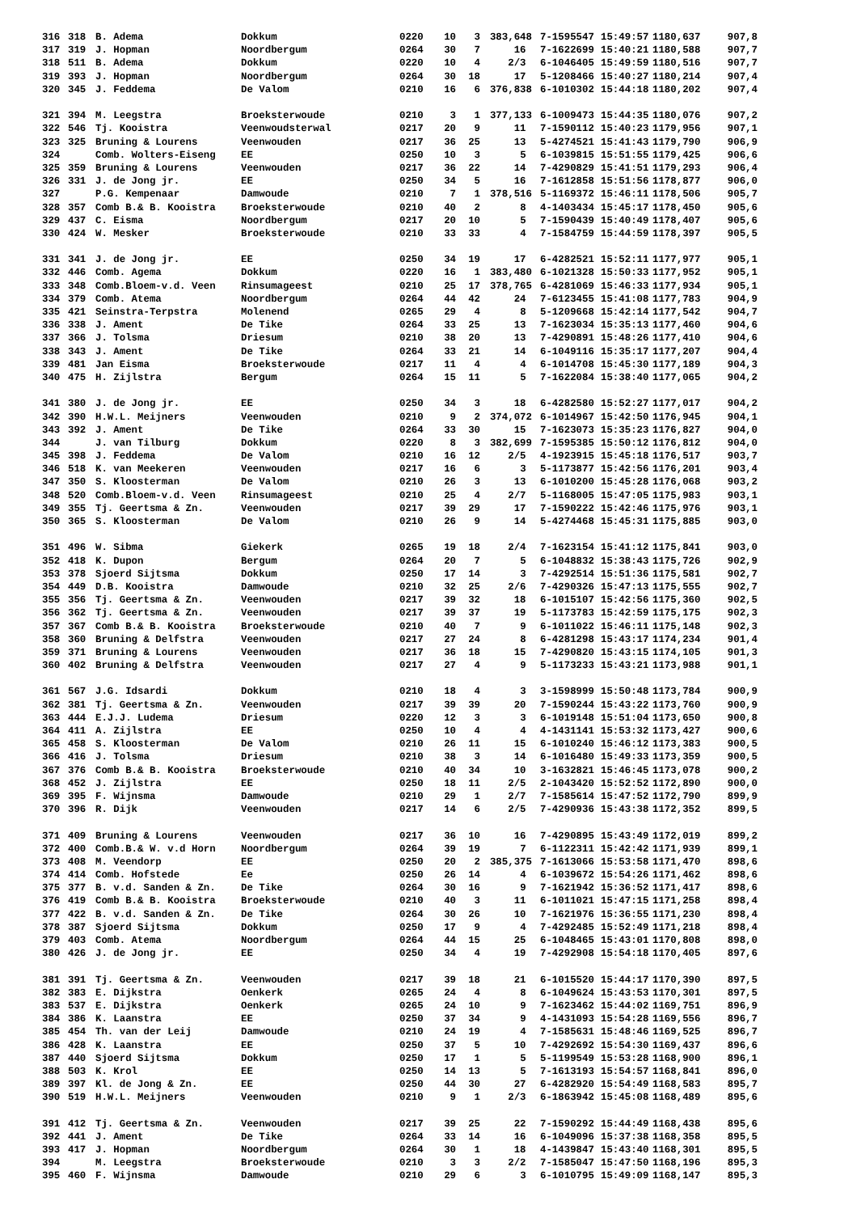| 316 | 318 | B. Adema | Dokkum | 0220 | 10 | 3 | 383,648 | | 7-1595547 | 15:49:57 | 1180,637 | 907,8 |
| 317 | 319 | J. Hopman | Noordbergum | 0264 | 30 | 7 | 16 | | 7-1622699 | 15:40:21 | 1180,588 | 907,7 |
| 318 | 511 | B. Adema | Dokkum | 0220 | 10 | 4 | 2/3 | | 6-1046405 | 15:49:59 | 1180,516 | 907,7 |
| 319 | 393 | J. Hopman | Noordbergum | 0264 | 30 | 18 | 17 | | 5-1208466 | 15:40:27 | 1180,214 | 907,4 |
| 320 | 345 | J. Feddema | De Valom | 0210 | 16 | 6 | 376,838 | | 6-1010302 | 15:44:18 | 1180,202 | 907,4 |
| 321 | 394 | M. Leegstra | Broeksterwoude | 0210 | 3 | 1 | 377,133 | | 6-1009473 | 15:44:35 | 1180,076 | 907,2 |
| 322 | 546 | Tj. Kooistra | Veenwoudsterwal | 0217 | 20 | 9 | 11 | | 7-1590112 | 15:40:23 | 1179,956 | 907,1 |
| 323 | 325 | Bruning & Lourens | Veenwouden | 0217 | 36 | 25 | 13 | | 5-4274521 | 15:41:43 | 1179,790 | 906,9 |
| 324 | | Comb. Wolters-Eiseng | EE | 0250 | 10 | 3 | 5 | | 6-1039815 | 15:51:55 | 1179,425 | 906,6 |
| 325 | 359 | Bruning & Lourens | Veenwouden | 0217 | 36 | 22 | 14 | | 7-4290829 | 15:41:51 | 1179,293 | 906,4 |
| 326 | 331 | J. de Jong jr. | EE | 0250 | 34 | 5 | 16 | | 7-1612858 | 15:51:56 | 1178,877 | 906,0 |
| 327 | | P.G. Kempenaar | Damwoude | 0210 | 7 | 1 | 378,516 | | 5-1169372 | 15:46:11 | 1178,506 | 905,7 |
| 328 | 357 | Comb B.& B. Kooistra | Broeksterwoude | 0210 | 40 | 2 | 8 | | 4-1403434 | 15:45:17 | 1178,450 | 905,6 |
| 329 | 437 | C. Eisma | Noordbergum | 0217 | 20 | 10 | 5 | | 7-1590439 | 15:40:49 | 1178,407 | 905,6 |
| 330 | 424 | W. Mesker | Broeksterwoude | 0210 | 33 | 33 | 4 | | 7-1584759 | 15:44:59 | 1178,397 | 905,5 |
| 331 | 341 | J. de Jong jr. | EE | 0250 | 34 | 19 | 17 | | 6-4282521 | 15:52:11 | 1177,977 | 905,1 |
| 332 | 446 | Comb. Agema | Dokkum | 0220 | 16 | 1 | 383,480 | | 6-1021328 | 15:50:33 | 1177,952 | 905,1 |
| 333 | 348 | Comb.Bloem-v.d. Veen | Rinsumageest | 0210 | 25 | 17 | 378,765 | | 6-4281069 | 15:46:33 | 1177,934 | 905,1 |
| 334 | 379 | Comb. Atema | Noordbergum | 0264 | 44 | 42 | 24 | | 7-6123455 | 15:41:08 | 1177,783 | 904,9 |
| 335 | 421 | Seinstra-Terpstra | Molenend | 0265 | 29 | 4 | 8 | | 5-1209668 | 15:42:14 | 1177,542 | 904,7 |
| 336 | 338 | J. Ament | De Tike | 0264 | 33 | 25 | 13 | | 7-1623034 | 15:35:13 | 1177,460 | 904,6 |
| 337 | 366 | J. Tolsma | Driesum | 0210 | 38 | 20 | 13 | | 7-4290891 | 15:48:26 | 1177,410 | 904,6 |
| 338 | 343 | J. Ament | De Tike | 0264 | 33 | 21 | 14 | | 6-1049116 | 15:35:17 | 1177,207 | 904,4 |
| 339 | 481 | Jan Eisma | Broeksterwoude | 0217 | 11 | 4 | 4 | | 6-1014708 | 15:45:30 | 1177,189 | 904,3 |
| 340 | 475 | H. Zijlstra | Bergum | 0264 | 15 | 11 | 5 | | 7-1622084 | 15:38:40 | 1177,065 | 904,2 |
| 341 | 380 | J. de Jong jr. | EE | 0250 | 34 | 3 | 18 | | 6-4282580 | 15:52:27 | 1177,017 | 904,2 |
| 342 | 390 | H.W.L. Meijners | Veenwouden | 0210 | 9 | 2 | 374,072 | | 6-1014967 | 15:42:50 | 1176,945 | 904,1 |
| 343 | 392 | J. Ament | De Tike | 0264 | 33 | 30 | 15 | | 7-1623073 | 15:35:23 | 1176,827 | 904,0 |
| 344 | | J. van Tilburg | Dokkum | 0220 | 8 | 3 | 382,699 | | 7-1595385 | 15:50:12 | 1176,812 | 904,0 |
| 345 | 398 | J. Feddema | De Valom | 0210 | 16 | 12 | 2/5 | | 4-1923915 | 15:45:18 | 1176,517 | 903,7 |
| 346 | 518 | K. van Meekeren | Veenwouden | 0217 | 16 | 6 | 3 | | 5-1173877 | 15:42:56 | 1176,201 | 903,4 |
| 347 | 350 | S. Kloosterman | De Valom | 0210 | 26 | 3 | 13 | | 6-1010200 | 15:45:28 | 1176,068 | 903,2 |
| 348 | 520 | Comb.Bloem-v.d. Veen | Rinsumageest | 0210 | 25 | 4 | 2/7 | | 5-1168005 | 15:47:05 | 1175,983 | 903,1 |
| 349 | 355 | Tj. Geertsma & Zn. | Veenwouden | 0217 | 39 | 29 | 17 | | 7-1590222 | 15:42:46 | 1175,976 | 903,1 |
| 350 | 365 | S. Kloosterman | De Valom | 0210 | 26 | 9 | 14 | | 5-4274468 | 15:45:31 | 1175,885 | 903,0 |
| 351 | 496 | W. Sibma | Giekerk | 0265 | 19 | 18 | 2/4 | | 7-1623154 | 15:41:12 | 1175,841 | 903,0 |
| 352 | 418 | K. Dupon | Bergum | 0264 | 20 | 7 | 5 | | 6-1048832 | 15:38:43 | 1175,726 | 902,9 |
| 353 | 378 | Sjoerd Sijtsma | Dokkum | 0250 | 17 | 14 | 3 | | 7-4292514 | 15:51:36 | 1175,581 | 902,7 |
| 354 | 449 | D.B. Kooistra | Damwoude | 0210 | 32 | 25 | 2/6 | | 7-4290326 | 15:47:13 | 1175,555 | 902,7 |
| 355 | 356 | Tj. Geertsma & Zn. | Veenwouden | 0217 | 39 | 32 | 18 | | 6-1015107 | 15:42:56 | 1175,360 | 902,5 |
| 356 | 362 | Tj. Geertsma & Zn. | Veenwouden | 0217 | 39 | 37 | 19 | | 5-1173783 | 15:42:59 | 1175,175 | 902,3 |
| 357 | 367 | Comb B.& B. Kooistra | Broeksterwoude | 0210 | 40 | 7 | 9 | | 6-1011022 | 15:46:11 | 1175,148 | 902,3 |
| 358 | 360 | Bruning & Delfstra | Veenwouden | 0217 | 27 | 24 | 8 | | 6-4281298 | 15:43:17 | 1174,234 | 901,4 |
| 359 | 371 | Bruning & Lourens | Veenwouden | 0217 | 36 | 18 | 15 | | 7-4290820 | 15:43:15 | 1174,105 | 901,3 |
| 360 | 402 | Bruning & Delfstra | Veenwouden | 0217 | 27 | 4 | 9 | | 5-1173233 | 15:43:21 | 1173,988 | 901,1 |
| 361 | 567 | J.G. Idsardi | Dokkum | 0210 | 18 | 4 | 3 | | 3-1598999 | 15:50:48 | 1173,784 | 900,9 |
| 362 | 381 | Tj. Geertsma & Zn. | Veenwouden | 0217 | 39 | 39 | 20 | | 7-1590244 | 15:43:22 | 1173,760 | 900,9 |
| 363 | 444 | E.J.J. Ludema | Driesum | 0220 | 12 | 3 | 3 | | 6-1019148 | 15:51:04 | 1173,650 | 900,8 |
| 364 | 411 | A. Zijlstra | EE | 0250 | 10 | 4 | 4 | | 4-1431141 | 15:53:32 | 1173,427 | 900,6 |
| 365 | 458 | S. Kloosterman | De Valom | 0210 | 26 | 11 | 15 | | 6-1010240 | 15:46:12 | 1173,383 | 900,5 |
| 366 | 416 | J. Tolsma | Driesum | 0210 | 38 | 3 | 14 | | 6-1016480 | 15:49:33 | 1173,359 | 900,5 |
| 367 | 376 | Comb B.& B. Kooistra | Broeksterwoude | 0210 | 40 | 34 | 10 | | 3-1632821 | 15:46:45 | 1173,078 | 900,2 |
| 368 | 452 | J. Zijlstra | EE | 0250 | 18 | 11 | 2/5 | | 2-1043420 | 15:52:52 | 1172,890 | 900,0 |
| 369 | 395 | F. Wijnsma | Damwoude | 0210 | 29 | 1 | 2/7 | | 7-1585614 | 15:47:52 | 1172,790 | 899,9 |
| 370 | 396 | R. Dijk | Veenwouden | 0217 | 14 | 6 | 2/5 | | 7-4290936 | 15:43:38 | 1172,352 | 899,5 |
| 371 | 409 | Bruning & Lourens | Veenwouden | 0217 | 36 | 10 | 16 | | 7-4290895 | 15:43:49 | 1172,019 | 899,2 |
| 372 | 400 | Comb.B.& W. v.d Horn | Noordbergum | 0264 | 39 | 19 | 7 | | 6-1122311 | 15:42:42 | 1171,939 | 899,1 |
| 373 | 408 | M. Veendorp | EE | 0250 | 20 | 2 | 385,375 | | 7-1613066 | 15:53:58 | 1171,470 | 898,6 |
| 374 | 414 | Comb. Hofstede | Ee | 0250 | 26 | 14 | 4 | | 6-1039672 | 15:54:26 | 1171,462 | 898,6 |
| 375 | 377 | B. v.d. Sanden & Zn. | De Tike | 0264 | 30 | 16 | 9 | | 7-1621942 | 15:36:52 | 1171,417 | 898,6 |
| 376 | 419 | Comb B.& B. Kooistra | Broeksterwoude | 0210 | 40 | 3 | 11 | | 6-1011021 | 15:47:15 | 1171,258 | 898,4 |
| 377 | 422 | B. v.d. Sanden & Zn. | De Tike | 0264 | 30 | 26 | 10 | | 7-1621976 | 15:36:55 | 1171,230 | 898,4 |
| 378 | 387 | Sjoerd Sijtsma | Dokkum | 0250 | 17 | 9 | 4 | | 7-4292485 | 15:52:49 | 1171,218 | 898,4 |
| 379 | 403 | Comb. Atema | Noordbergum | 0264 | 44 | 15 | 25 | | 6-1048465 | 15:43:01 | 1170,808 | 898,0 |
| 380 | 426 | J. de Jong jr. | EE | 0250 | 34 | 4 | 19 | | 7-4292908 | 15:54:18 | 1170,405 | 897,6 |
| 381 | 391 | Tj. Geertsma & Zn. | Veenwouden | 0217 | 39 | 18 | 21 | | 6-1015520 | 15:44:17 | 1170,390 | 897,5 |
| 382 | 383 | E. Dijkstra | Oenkerk | 0265 | 24 | 4 | 8 | | 6-1049624 | 15:43:53 | 1170,301 | 897,5 |
| 383 | 537 | E. Dijkstra | Oenkerk | 0265 | 24 | 10 | 9 | | 7-1623462 | 15:44:02 | 1169,751 | 896,9 |
| 384 | 386 | K. Laanstra | EE | 0250 | 37 | 34 | 9 | | 4-1431093 | 15:54:28 | 1169,556 | 896,7 |
| 385 | 454 | Th. van der Leij | Damwoude | 0210 | 24 | 19 | 4 | | 7-1585631 | 15:48:46 | 1169,525 | 896,7 |
| 386 | 428 | K. Laanstra | EE | 0250 | 37 | 5 | 10 | | 7-4292692 | 15:54:30 | 1169,437 | 896,6 |
| 387 | 440 | Sjoerd Sijtsma | Dokkum | 0250 | 17 | 1 | 5 | | 5-1199549 | 15:53:28 | 1168,900 | 896,1 |
| 388 | 503 | K. Krol | EE | 0250 | 14 | 13 | 5 | | 7-1613193 | 15:54:57 | 1168,841 | 896,0 |
| 389 | 397 | Kl. de Jong & Zn. | EE | 0250 | 44 | 30 | 27 | | 6-4282920 | 15:54:49 | 1168,583 | 895,7 |
| 390 | 519 | H.W.L. Meijners | Veenwouden | 0210 | 9 | 1 | 2/3 | | 6-1863942 | 15:45:08 | 1168,489 | 895,6 |
| 391 | 412 | Tj. Geertsma & Zn. | Veenwouden | 0217 | 39 | 25 | 22 | | 7-1590292 | 15:44:49 | 1168,438 | 895,6 |
| 392 | 441 | J. Ament | De Tike | 0264 | 33 | 14 | 16 | | 6-1049096 | 15:37:38 | 1168,358 | 895,5 |
| 393 | 417 | J. Hopman | Noordbergum | 0264 | 30 | 1 | 18 | | 4-1439847 | 15:43:40 | 1168,301 | 895,5 |
| 394 | | M. Leegstra | Broeksterwoude | 0210 | 3 | 3 | 2/2 | | 7-1585047 | 15:47:50 | 1168,196 | 895,3 |
| 395 | 460 | F. Wijnsma | Damwoude | 0210 | 29 | 6 | 3 | | 6-1010795 | 15:49:09 | 1168,147 | 895,3 |